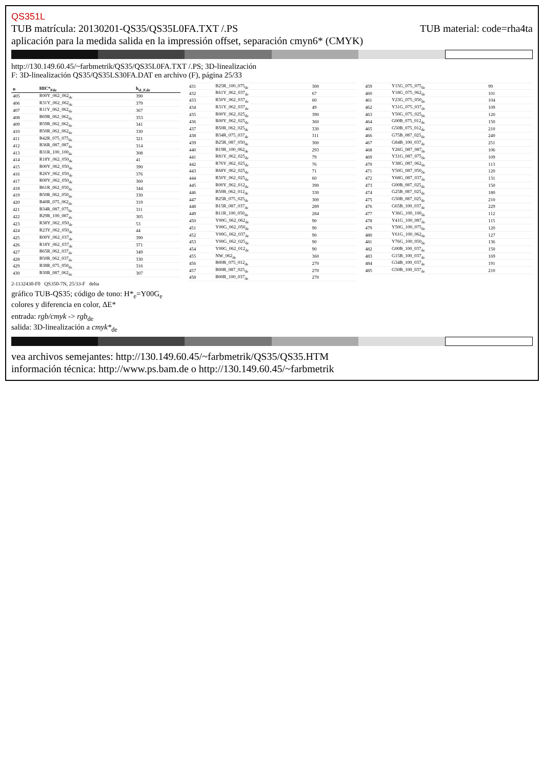QS351L
TUB material: code=rha4ta TUB matrícula: 20130201-QS35/QS35L0FA.TXT /.PS
aplicación para la medida salida en la impressión offset, separación cmyn6* (CMYK)
http://130.149.60.45/~farbmetrik/QS35/QS35L0FA.TXT /.PS; 3D-linealización
F: 3D-linealización QS35/QS35LS30FA.DAT en archivo (F), página 25/33
| n | HIC*<sub>Fde</sub> | h<sub>sI_F,de</sub> |
| --- | --- | --- |
| 405 | R00Y_062_062<sub>de</sub> | 390 |
| 406 | R31Y_062_062<sub>de</sub> | 379 |
| 407 | R11Y_062_062<sub>de</sub> | 367 |
| 408 | B69R_062_062<sub>de</sub> | 353 |
| 409 | B59R_062_062<sub>de</sub> | 341 |
| 410 | B50R_062_062<sub>de</sub> | 330 |
| 411 | B42R_075_075<sub>de</sub> | 321 |
| 412 | B36R_087_087<sub>de</sub> | 314 |
| 413 | B31R_100_100<sub>de</sub> | 308 |
| 414 | R18Y_062_050<sub>de</sub> | 41 |
| 415 | R00Y_062_050<sub>de</sub> | 390 |
| 416 | R26Y_062_050<sub>de</sub> | 376 |
| 417 | R00Y_062_050<sub>de</sub> | 360 |
| 418 | B61R_062_050<sub>de</sub> | 344 |
| 419 | B50R_062_050<sub>de</sub> | 330 |
| 420 | B40R_075_062<sub>de</sub> | 319 |
| 421 | B34R_087_075<sub>de</sub> | 311 |
| 422 | B29R_100_087<sub>de</sub> | 305 |
| 423 | R38Y_062_050<sub>de</sub> | 53 |
| 424 | R23Y_062_050<sub>de</sub> | 44 |
| 425 | R00Y_062_037<sub>de</sub> | 390 |
| 426 | R18Y_062_037<sub>de</sub> | 371 |
| 427 | B65R_062_037<sub>de</sub> | 349 |
| 428 | B50R_062_037<sub>de</sub> | 330 |
| 429 | B38R_075_050<sub>de</sub> | 316 |
| 430 | B30R_087_062<sub>de</sub> | 307 |
| 431 | B25R_100_075<sub>de</sub> | 300 |
| 432 | R61Y_062_037<sub>de</sub> | 67 |
| 433 | R50Y_062_037<sub>de</sub> | 60 |
| 434 | R31Y_062_037<sub>de</sub> | 49 |
| 435 | R00Y_062_025<sub>de</sub> | 390 |
| 436 | R00Y_062_025<sub>de</sub> | 360 |
| 437 | B50R_062_025<sub>de</sub> | 330 |
| 438 | B34R_075_037<sub>de</sub> | 311 |
| 439 | B25R_087_050<sub>de</sub> | 300 |
| 440 | B19R_100_062<sub>de</sub> | 293 |
| 441 | R81Y_062_025<sub>de</sub> | 79 |
| 442 | R76Y_062_025<sub>de</sub> | 76 |
| 443 | R68Y_062_025<sub>de</sub> | 71 |
| 444 | R50Y_062_025<sub>de</sub> | 60 |
| 445 | R00Y_062_012<sub>de</sub> | 390 |
| 446 | B50R_062_012<sub>de</sub> | 330 |
| 447 | B25R_075_025<sub>de</sub> | 300 |
| 448 | B15R_087_037<sub>de</sub> | 289 |
| 449 | B11R_100_050<sub>de</sub> | 284 |
| 450 | Y00G_062_062<sub>de</sub> | 90 |
| 451 | Y00G_062_050<sub>de</sub> | 90 |
| 452 | Y00G_062_037<sub>de</sub> | 90 |
| 453 | Y00G_062_025<sub>de</sub> | 90 |
| 454 | Y00G_062_012<sub>de</sub> | 90 |
| 455 | NW_062<sub>de</sub> | 360 |
| 456 | B00R_075_012<sub>de</sub> | 270 |
| 457 | B00R_087_025<sub>de</sub> | 270 |
| 458 | B00R_100_037<sub>de</sub> | 270 |
| 459 | Y15G_075_075<sub>de</sub> | 99 |
| 460 | Y18G_075_062<sub>de</sub> | 101 |
| 461 | Y23G_075_050<sub>de</sub> | 104 |
| 462 | Y31G_075_037<sub>de</sub> | 109 |
| 463 | Y50G_075_025<sub>de</sub> | 120 |
| 464 | G00B_075_012<sub>de</sub> | 150 |
| 465 | G50B_075_012<sub>de</sub> | 210 |
| 466 | G75B_087_025<sub>de</sub> | 240 |
| 467 | G84B_100_037<sub>de</sub> | 251 |
| 468 | Y26G_087_087<sub>de</sub> | 106 |
| 469 | Y31G_087_075<sub>de</sub> | 109 |
| 470 | Y38G_087_062<sub>de</sub> | 113 |
| 471 | Y50G_087_050<sub>de</sub> | 120 |
| 472 | Y68G_087_037<sub>de</sub> | 131 |
| 473 | G00B_087_025<sub>de</sub> | 150 |
| 474 | G25B_087_025<sub>de</sub> | 180 |
| 475 | G50B_087_025<sub>de</sub> | 210 |
| 476 | G65B_100_037<sub>de</sub> | 229 |
| 477 | Y36G_100_100<sub>de</sub> | 112 |
| 478 | Y41G_100_087<sub>de</sub> | 115 |
| 479 | Y50G_100_075<sub>de</sub> | 120 |
| 480 | Y61G_100_062<sub>de</sub> | 127 |
| 481 | Y76G_100_050<sub>de</sub> | 136 |
| 482 | G00B_100_037<sub>de</sub> | 150 |
| 483 | G15B_100_037<sub>de</sub> | 169 |
| 484 | G34B_100_037<sub>de</sub> | 191 |
| 485 | G50B_100_037<sub>de</sub> | 210 |
2-1132430-F0 QS350-7N, 25/33-F delta
gráfico TUB-QS35; código de tono: H*<sub>e</sub>=Y00G<sub>e</sub>
colores y diferencia en color, ΔE*
entrada: rgb/cmyk -> rgb<sub>de</sub>
salida: 3D-linealización a cmyk*<sub>de</sub>
vea archivos semejantes: http://130.149.60.45/~farbmetrik/QS35/QS35.HTM
información técnica: http://www.ps.bam.de o http://130.149.60.45/~farbmetrik